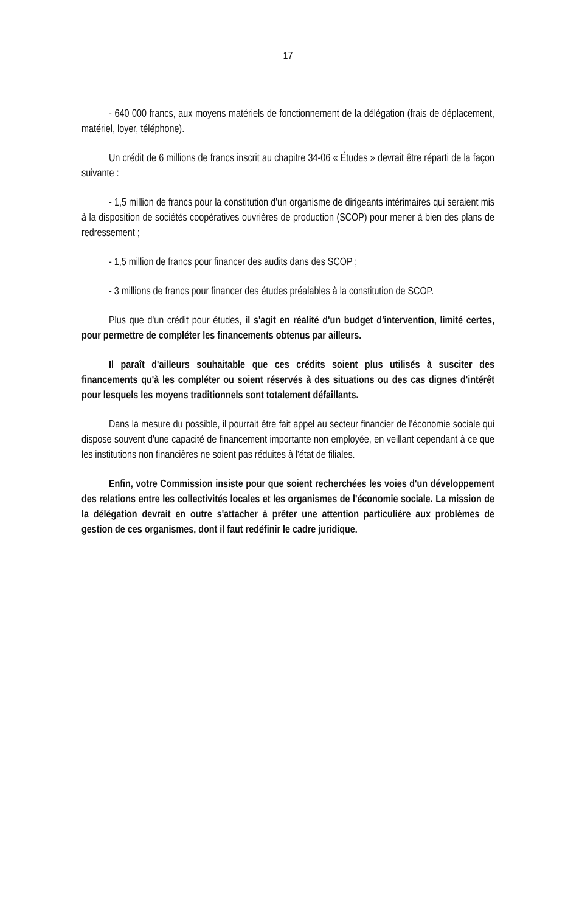17
- 640 000 francs, aux moyens matériels de fonctionnement de la délégation (frais de déplacement, matériel, loyer, téléphone).
Un crédit de 6 millions de francs inscrit au chapitre 34-06 « Études » devrait être réparti de la façon suivante :
- 1,5 million de francs pour la constitution d'un organisme de dirigeants intérimaires qui seraient mis à la disposition de sociétés coopératives ouvrières de production (SCOP) pour mener à bien des plans de redressement ;
- 1,5 million de francs pour financer des audits dans des SCOP ;
- 3 millions de francs pour financer des études préalables à la constitution de SCOP.
Plus que d'un crédit pour études, il s'agit en réalité d'un budget d'intervention, limité certes, pour permettre de compléter les financements obtenus par ailleurs.
Il paraît d'ailleurs souhaitable que ces crédits soient plus utilisés à susciter des financements qu'à les compléter ou soient réservés à des situations ou des cas dignes d'intérêt pour lesquels les moyens traditionnels sont totalement défaillants.
Dans la mesure du possible, il pourrait être fait appel au secteur financier de l'économie sociale qui dispose souvent d'une capacité de financement importante non employée, en veillant cependant à ce que les institutions non financières ne soient pas réduites à l'état de filiales.
Enfin, votre Commission insiste pour que soient recherchées les voies d'un développement des relations entre les collectivités locales et les organismes de l'économie sociale. La mission de la délégation devrait en outre s'attacher à prêter une attention particulière aux problèmes de gestion de ces organismes, dont il faut redéfinir le cadre juridique.